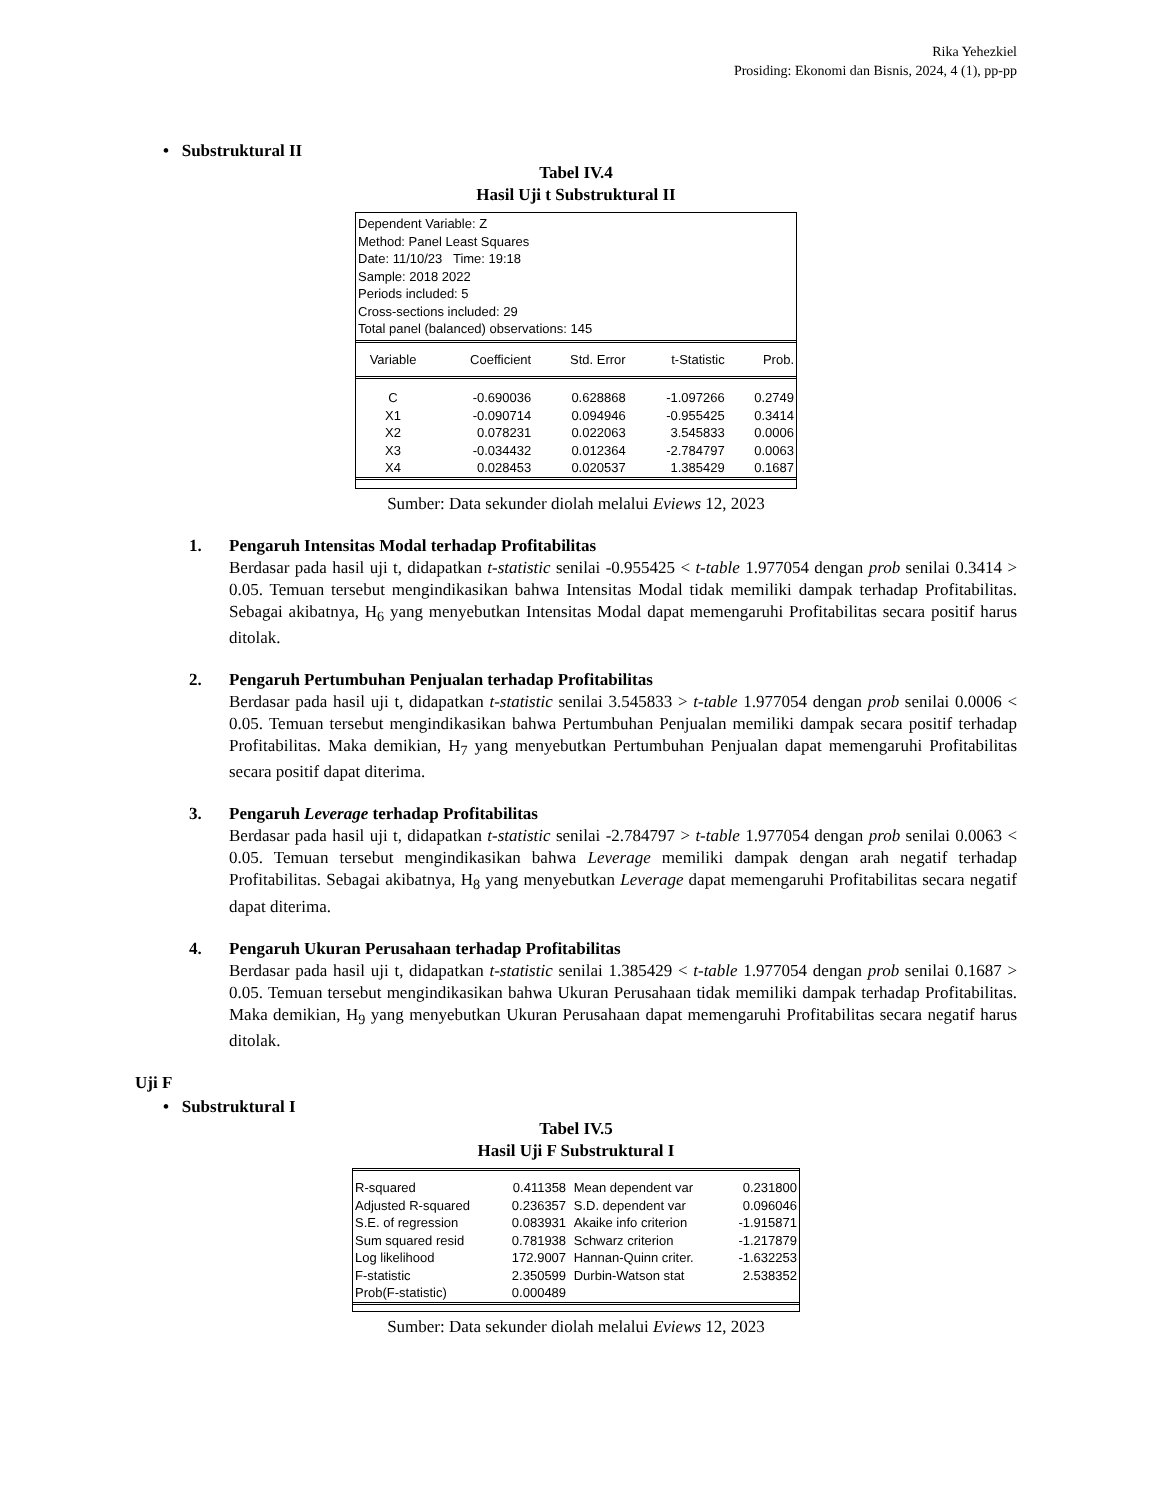Rika Yehezkiel
Prosiding: Ekonomi dan Bisnis, 2024, 4 (1), pp-pp
• Substruktural II
Tabel IV.4
Hasil Uji t Substruktural II
Dependent Variable: Z
Method: Panel Least Squares
Date: 11/10/23 Time: 19:18
Sample: 2018 2022
Periods included: 5
Cross-sections included: 29
Total panel (balanced) observations: 145
| Variable | Coefficient | Std. Error | t-Statistic | Prob. |
| C | -0.690036 | 0.628868 | -1.097266 | 0.2749 |
| X1 | -0.090714 | 0.094946 | -0.955425 | 0.3414 |
| X2 | 0.078231 | 0.022063 | 3.545833 | 0.0006 |
| X3 | -0.034432 | 0.012364 | -2.784797 | 0.0063 |
| X4 | 0.028453 | 0.020537 | 1.385429 | 0.1687 |
Sumber: Data sekunder diolah melalui Eviews 12, 2023
1. Pengaruh Intensitas Modal terhadap Profitabilitas
Berdasar pada hasil uji t, didapatkan t-statistic senilai -0.955425 < t-table 1.977054 dengan prob senilai 0.3414 > 0.05. Temuan tersebut mengindikasikan bahwa Intensitas Modal tidak memiliki dampak terhadap Profitabilitas. Sebagai akibatnya, H<sub>6</sub> yang menyebutkan Intensitas Modal dapat memengaruhi Profitabilitas secara positif harus ditolak.
2. Pengaruh Pertumbuhan Penjualan terhadap Profitabilitas
Berdasar pada hasil uji t, didapatkan t-statistic senilai 3.545833 > t-table 1.977054 dengan prob senilai 0.0006 < 0.05. Temuan tersebut mengindikasikan bahwa Pertumbuhan Penjualan memiliki dampak secara positif terhadap Profitabilitas. Maka demikian, H<sub>7</sub> yang menyebutkan Pertumbuhan Penjualan dapat memengaruhi Profitabilitas secara positif dapat diterima.
3. Pengaruh Leverage terhadap Profitabilitas
Berdasar pada hasil uji t, didapatkan t-statistic senilai -2.784797 > t-table 1.977054 dengan prob senilai 0.0063 < 0.05. Temuan tersebut mengindikasikan bahwa Leverage memiliki dampak dengan arah negatif terhadap Profitabilitas. Sebagai akibatnya, H<sub>8</sub> yang menyebutkan Leverage dapat memengaruhi Profitabilitas secara negatif dapat diterima.
4. Pengaruh Ukuran Perusahaan terhadap Profitabilitas
Berdasar pada hasil uji t, didapatkan t-statistic senilai 1.385429 < t-table 1.977054 dengan prob senilai 0.1687 > 0.05. Temuan tersebut mengindikasikan bahwa Ukuran Perusahaan tidak memiliki dampak terhadap Profitabilitas. Maka demikian, H<sub>9</sub> yang menyebutkan Ukuran Perusahaan dapat memengaruhi Profitabilitas secara negatif harus ditolak.
Uji F
• Substruktural I
Tabel IV.5
Hasil Uji F Substruktural I
| R-squared | 0.411358 | Mean dependent var | 0.231800 |
| Adjusted R-squared | 0.236357 | S.D. dependent var | 0.096046 |
| S.E. of regression | 0.083931 | Akaike info criterion | -1.915871 |
| Sum squared resid | 0.781938 | Schwarz criterion | -1.217879 |
| Log likelihood | 172.9007 | Hannan-Quinn criter. | -1.632253 |
| F-statistic | 2.350599 | Durbin-Watson stat | 2.538352 |
| Prob(F-statistic) | 0.000489 | | |
Sumber: Data sekunder diolah melalui Eviews 12, 2023